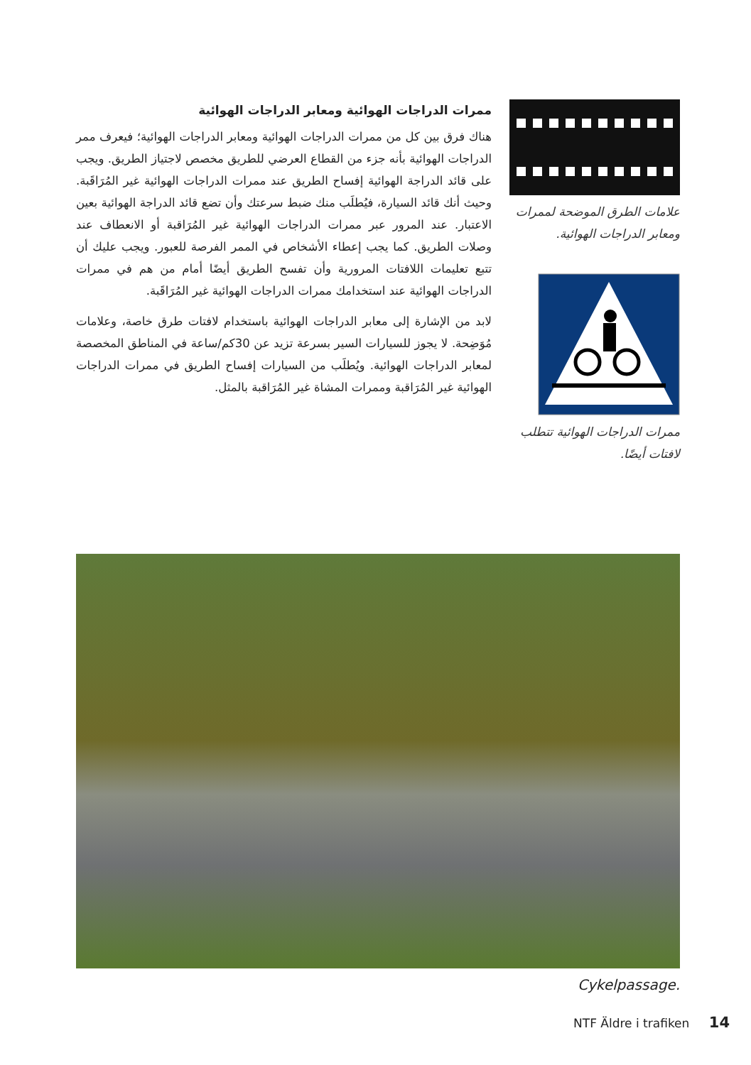ممرات الدراجات الهوائية ومعابر الدراجات الهوائية
هناك فرق بين كل من ممرات الدراجات الهوائية ومعابر الدراجات الهوائية؛ فيعرف ممر الدراجات الهوائية بأنه جزء من القطاع العرضي للطريق مخصص لاجتياز الطريق. ويجب على قائد الدراجة الهوائية إفساح الطريق عند ممرات الدراجات الهوائية غير المُرَاقَبة. وحيث أنك قائد السيارة، فيُطلَب منك ضبط سرعتك وأن تضع قائد الدراجة الهوائية بعين الاعتبار. عند المرور عبر ممرات الدراجات الهوائية غير المُرَاقبة أو الانعطاف عند وصلات الطريق. كما يجب إعطاء الأشخاص في الممر الفرصة للعبور. ويجب عليك أن تتبع تعليمات اللافتات المرورية وأن تفسح الطريق أيضًا أمام من هم في ممرات الدراجات الهوائية عند استخدامك ممرات الدراجات الهوائية غير المُرَاقَبة.
لابد من الإشارة إلى معابر الدراجات الهوائية باستخدام لافتات طرق خاصة، وعلامات مُوَضِحة. لا يجوز للسيارات السير بسرعة تزيد عن 30كم/ساعة في المناطق المخصصة لمعابر الدراجات الهوائية. ويُطلَب من السيارات إفساح الطريق في ممرات الدراجات الهوائية غير المُرَاقبة وممرات المشاة غير المُرَاقبة بالمثل.
علامات الطرق الموضحة لممرات ومعابر الدراجات الهوائية.
ممرات الدراجات الهوائية تتطلب لافتات أيضًا.
Cykelpassage.
NTF Äldre i trafiken 14